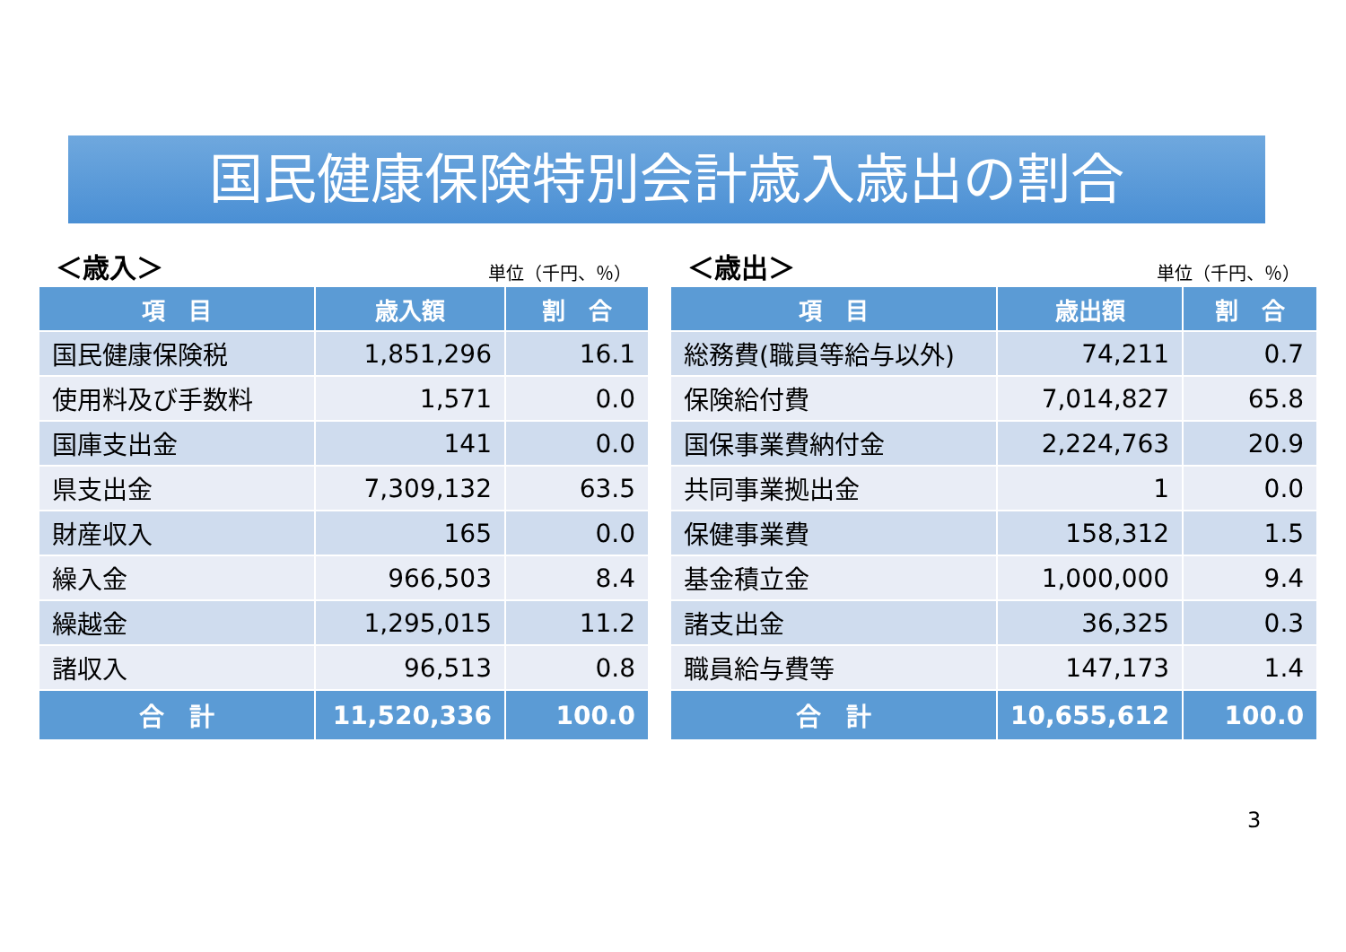国民健康保険特別会計歳入歳出の割合
＜歳入＞ 単位（千円、％）
| 項 目 | 歳入額 | 割 合 |
| --- | --- | --- |
| 国民健康保険税 | 1,851,296 | 16.1 |
| 使用料及び手数料 | 1,571 | 0.0 |
| 国庫支出金 | 141 | 0.0 |
| 県支出金 | 7,309,132 | 63.5 |
| 財産収入 | 165 | 0.0 |
| 繰入金 | 966,503 | 8.4 |
| 繰越金 | 1,295,015 | 11.2 |
| 諸収入 | 96,513 | 0.8 |
| 合 計 | 11,520,336 | 100.0 |
＜歳出＞ 単位（千円、％）
| 項 目 | 歳出額 | 割 合 |
| --- | --- | --- |
| 総務費(職員等給与以外) | 74,211 | 0.7 |
| 保険給付費 | 7,014,827 | 65.8 |
| 国保事業費納付金 | 2,224,763 | 20.9 |
| 共同事業拠出金 | 1 | 0.0 |
| 保健事業費 | 158,312 | 1.5 |
| 基金積立金 | 1,000,000 | 9.4 |
| 諸支出金 | 36,325 | 0.3 |
| 職員給与費等 | 147,173 | 1.4 |
| 合 計 | 10,655,612 | 100.0 |
3